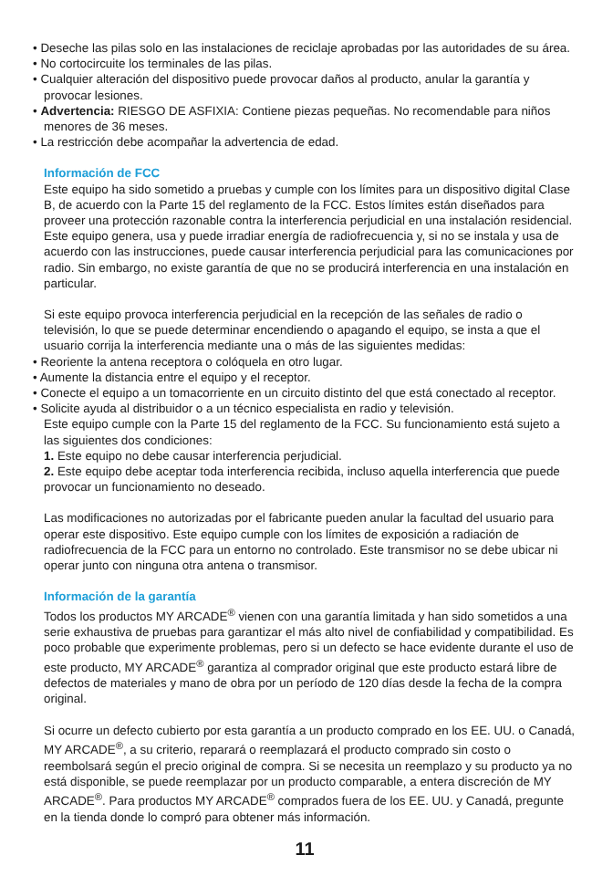• Deseche las pilas solo en las instalaciones de reciclaje aprobadas por las autoridades de su área.
• No cortocircuite los terminales de las pilas.
• Cualquier alteración del dispositivo puede provocar daños al producto, anular la garantía y provocar lesiones.
• Advertencia: RIESGO DE ASFIXIA: Contiene piezas pequeñas. No recomendable para niños menores de 36 meses.
• La restricción debe acompañar la advertencia de edad.
Información de FCC
Este equipo ha sido sometido a pruebas y cumple con los límites para un dispositivo digital Clase B, de acuerdo con la Parte 15 del reglamento de la FCC. Estos límites están diseñados para proveer una protección razonable contra la interferencia perjudicial en una instalación residencial. Este equipo genera, usa y puede irradiar energía de radiofrecuencia y, si no se instala y usa de acuerdo con las instrucciones, puede causar interferencia perjudicial para las comunicaciones por radio. Sin embargo, no existe garantía de que no se producirá interferencia en una instalación en particular.
Si este equipo provoca interferencia perjudicial en la recepción de las señales de radio o televisión, lo que se puede determinar encendiendo o apagando el equipo, se insta a que el usuario corrija la interferencia mediante una o más de las siguientes medidas:
• Reoriente la antena receptora o colóquela en otro lugar.
• Aumente la distancia entre el equipo y el receptor.
• Conecte el equipo a un tomacorriente en un circuito distinto del que está conectado al receptor.
• Solicite ayuda al distribuidor o a un técnico especialista en radio y televisión.
Este equipo cumple con la Parte 15 del reglamento de la FCC. Su funcionamiento está sujeto a las siguientes dos condiciones:
1. Este equipo no debe causar interferencia perjudicial.
2. Este equipo debe aceptar toda interferencia recibida, incluso aquella interferencia que puede provocar un funcionamiento no deseado.
Las modificaciones no autorizadas por el fabricante pueden anular la facultad del usuario para operar este dispositivo. Este equipo cumple con los límites de exposición a radiación de radiofrecuencia de la FCC para un entorno no controlado. Este transmisor no se debe ubicar ni operar junto con ninguna otra antena o transmisor.
Información de la garantía
Todos los productos MY ARCADE<sup>®</sup> vienen con una garantía limitada y han sido sometidos a una serie exhaustiva de pruebas para garantizar el más alto nivel de confiabilidad y compatibilidad. Es poco probable que experimente problemas, pero si un defecto se hace evidente durante el uso de este producto, MY ARCADE<sup>®</sup> garantiza al comprador original que este producto estará libre de defectos de materiales y mano de obra por un período de 120 días desde la fecha de la compra original.
Si ocurre un defecto cubierto por esta garantía a un producto comprado en los EE. UU. o Canadá, MY ARCADE<sup>®</sup>, a su criterio, reparará o reemplazará el producto comprado sin costo o reembolsará según el precio original de compra. Si se necesita un reemplazo y su producto ya no está disponible, se puede reemplazar por un producto comparable, a entera discreción de MY ARCADE<sup>®</sup>. Para productos MY ARCADE<sup>®</sup> comprados fuera de los EE. UU. y Canadá, pregunte en la tienda donde lo compró para obtener más información.
11